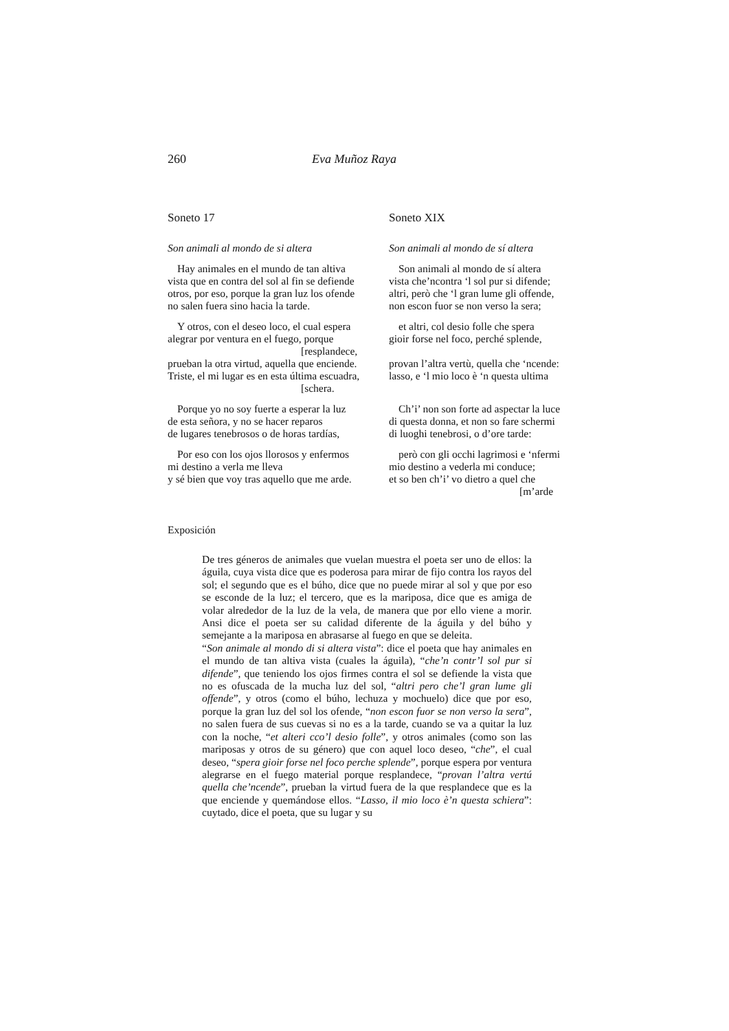260 Eva Muñoz Raya
Soneto 17
Son animali al mondo de si altera
Hay animales en el mundo de tan altiva
vista que en contra del sol al fin se defiende
otros, por eso, porque la gran luz los ofende
no salen fuera sino hacia la tarde.
Y otros, con el deseo loco, el cual espera
alegrar por ventura en el fuego, porque
[resplandece,
prueban la otra virtud, aquella que enciende.
Triste, el mi lugar es en esta última escuadra,
[schera.
Porque yo no soy fuerte a esperar la luz
de esta señora, y no se hacer reparos
de lugares tenebrosos o de horas tardías,
Por eso con los ojos llorosos y enfermos
mi destino a verla me lleva
y sé bien que voy tras aquello que me arde.
Soneto XIX
Son animali al mondo de sí altera
Son animali al mondo de sí altera
vista che’ncontra ‘l sol pur si difende;
altri, però che ‘l gran lume gli offende,
non escon fuor se non verso la sera;
et altri, col desio folle che spera
gioir forse nel foco, perché splende,
provan l’altra vertù, quella che ‘ncende:
lasso, e ‘l mio loco è ‘n questa ultima
Ch’i’ non son forte ad aspectar la luce
di questa donna, et non so fare schermi
di luoghi tenebrosi, o d’ore tarde:
però con gli occhi lagrimosi e ‘nfermi
mio destino a vederla mi conduce;
et so ben ch’i’ vo dietro a quel che
[m’arde
Exposición
De tres géneros de animales que vuelan muestra el poeta ser uno de ellos: la águila, cuya vista dice que es poderosa para mirar de fijo contra los rayos del sol; el segundo que es el búho, dice que no puede mirar al sol y que por eso se esconde de la luz; el tercero, que es la mariposa, dice que es amiga de volar alrededor de la luz de la vela, de manera que por ello viene a morir. Ansi dice el poeta ser su calidad diferente de la águila y del búho y semejante a la mariposa en abrasarse al fuego en que se deleita.
“Son animale al mondo di si altera vista”: dice el poeta que hay animales en el mundo de tan altiva vista (cuales la águila), “che’n contr’l sol pur si difende”, que teniendo los ojos firmes contra el sol se defiende la vista que no es ofuscada de la mucha luz del sol, “altri pero che’l gran lume gli offende”, y otros (como el búho, lechuza y mochuelo) dice que por eso, porque la gran luz del sol los ofende, “non escon fuor se non verso la sera”, no salen fuera de sus cuevas si no es a la tarde, cuando se va a quitar la luz con la noche, “et alteri cco’l desio folle”, y otros animales (como son las mariposas y otros de su género) que con aquel loco deseo, “che”, el cual deseo, “spera gioir forse nel foco perche splende”, porque espera por ventura alegrarse en el fuego material porque resplandece, “provan l’altra vertú quella che’ncende”, prueban la virtud fuera de la que resplandece que es la que enciende y quemándose ellos. “Lasso, il mio loco è’n questa schiera”: cuytado, dice el poeta, que su lugar y su